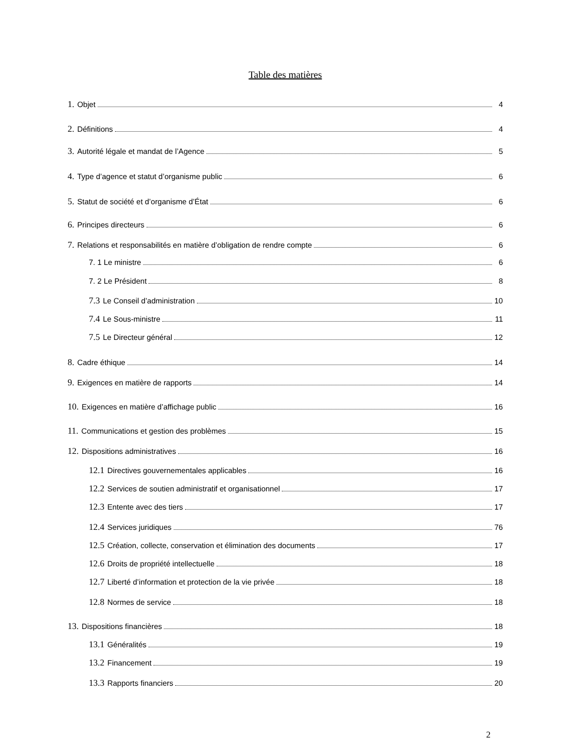Table des matières
1. Objet 4
2. Définitions 4
3. Autorité légale et mandat de l’Agence 5
4. Type d’agence et statut d’organisme public 6
5. Statut de société et d’organisme d’État 6
6. Principes directeurs 6
7. Relations et responsabilités en matière d’obligation de rendre compte 6
7. 1 Le ministre 6
7. 2 Le Président 8
7.3 Le Conseil d’administration 10
7.4 Le Sous-ministre 11
7.5 Le Directeur général 12
8. Cadre éthique 14
9. Exigences en matière de rapports 14
10. Exigences en matière d’affichage public 16
11. Communications et gestion des problèmes 15
12. Dispositions administratives 16
12.1 Directives gouvernementales applicables 16
12.2 Services de soutien administratif et organisationnel 17
12.3 Entente avec des tiers 17
12.4 Services juridiques 76
12.5 Création, collecte, conservation et élimination des documents 17
12.6 Droits de propriété intellectuelle 18
12.7 Liberté d’information et protection de la vie privée 18
12.8 Normes de service 18
13. Dispositions financières 18
13.1 Généralités 19
13.2 Financement 19
13.3 Rapports financiers 20
2